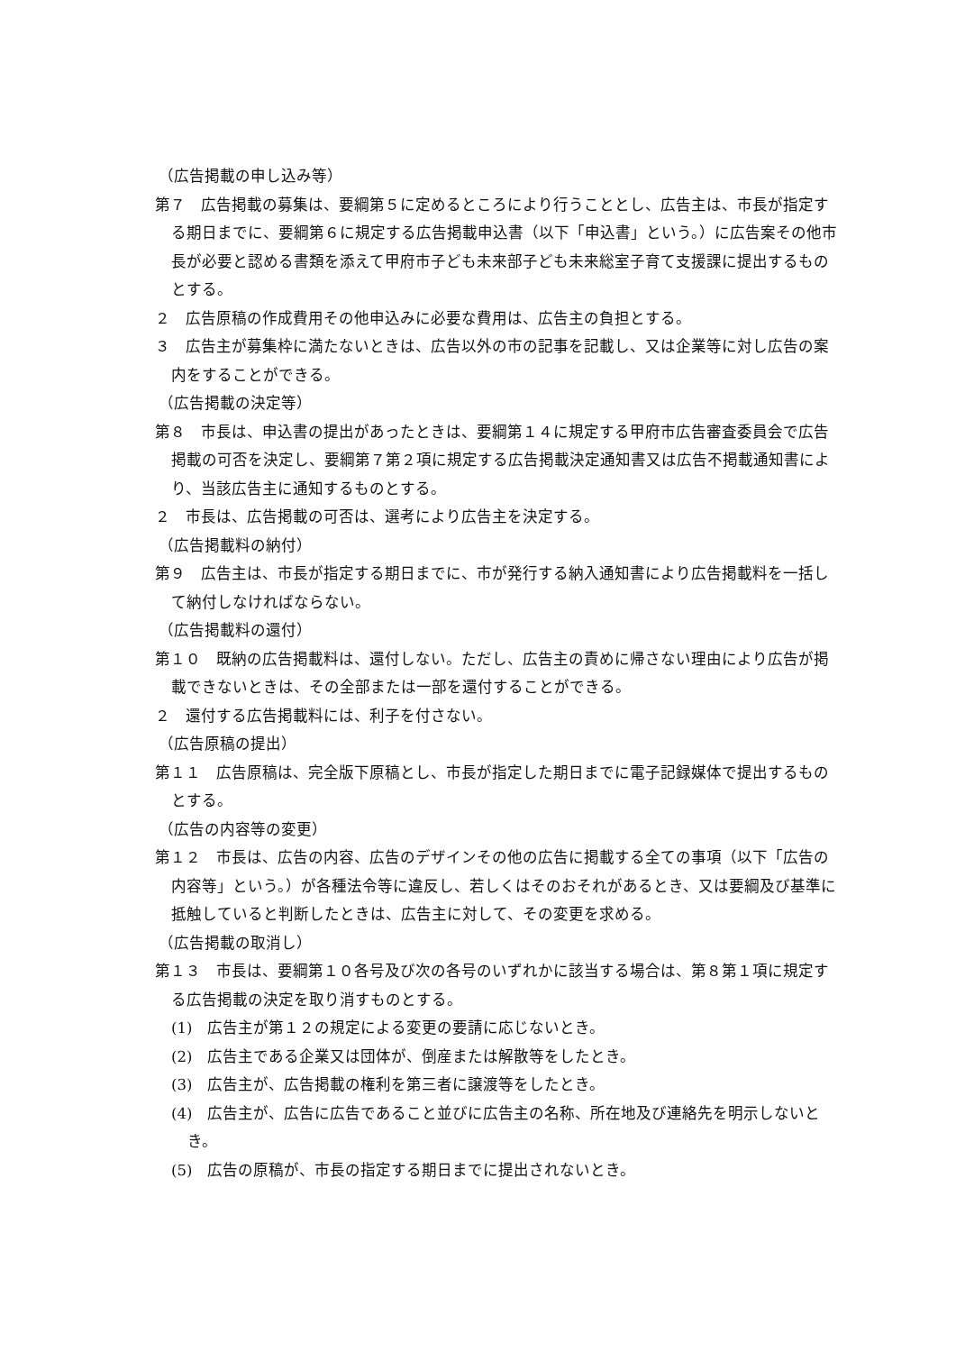（広告掲載の申し込み等）
第７　広告掲載の募集は、要綱第５に定めるところにより行うこととし、広告主は、市長が指定する期日までに、要綱第６に規定する広告掲載申込書（以下「申込書」という。）に広告案その他市長が必要と認める書類を添えて甲府市子ども未来部子ども未来総室子育て支援課に提出するものとする。
２　広告原稿の作成費用その他申込みに必要な費用は、広告主の負担とする。
３　広告主が募集枠に満たないときは、広告以外の市の記事を記載し、又は企業等に対し広告の案内をすることができる。
（広告掲載の決定等）
第８　市長は、申込書の提出があったときは、要綱第１４に規定する甲府市広告審査委員会で広告掲載の可否を決定し、要綱第７第２項に規定する広告掲載決定通知書又は広告不掲載通知書により、当該広告主に通知するものとする。
２　市長は、広告掲載の可否は、選考により広告主を決定する。
（広告掲載料の納付）
第９　広告主は、市長が指定する期日までに、市が発行する納入通知書により広告掲載料を一括して納付しなければならない。
（広告掲載料の還付）
第１０　既納の広告掲載料は、還付しない。ただし、広告主の責めに帰さない理由により広告が掲載できないときは、その全部または一部を還付することができる。
２　還付する広告掲載料には、利子を付さない。
（広告原稿の提出）
第１１　広告原稿は、完全版下原稿とし、市長が指定した期日までに電子記録媒体で提出するものとする。
（広告の内容等の変更）
第１２　市長は、広告の内容、広告のデザインその他の広告に掲載する全ての事項（以下「広告の内容等」という。）が各種法令等に違反し、若しくはそのおそれがあるとき、又は要綱及び基準に抵触していると判断したときは、広告主に対して、その変更を求める。
（広告掲載の取消し）
第１３　市長は、要綱第１０各号及び次の各号のいずれかに該当する場合は、第８第１項に規定する広告掲載の決定を取り消すものとする。
(1)　広告主が第１２の規定による変更の要請に応じないとき。
(2)　広告主である企業又は団体が、倒産または解散等をしたとき。
(3)　広告主が、広告掲載の権利を第三者に譲渡等をしたとき。
(4)　広告主が、広告に広告であること並びに広告主の名称、所在地及び連絡先を明示しないとき。
(5)　広告の原稿が、市長の指定する期日までに提出されないとき。